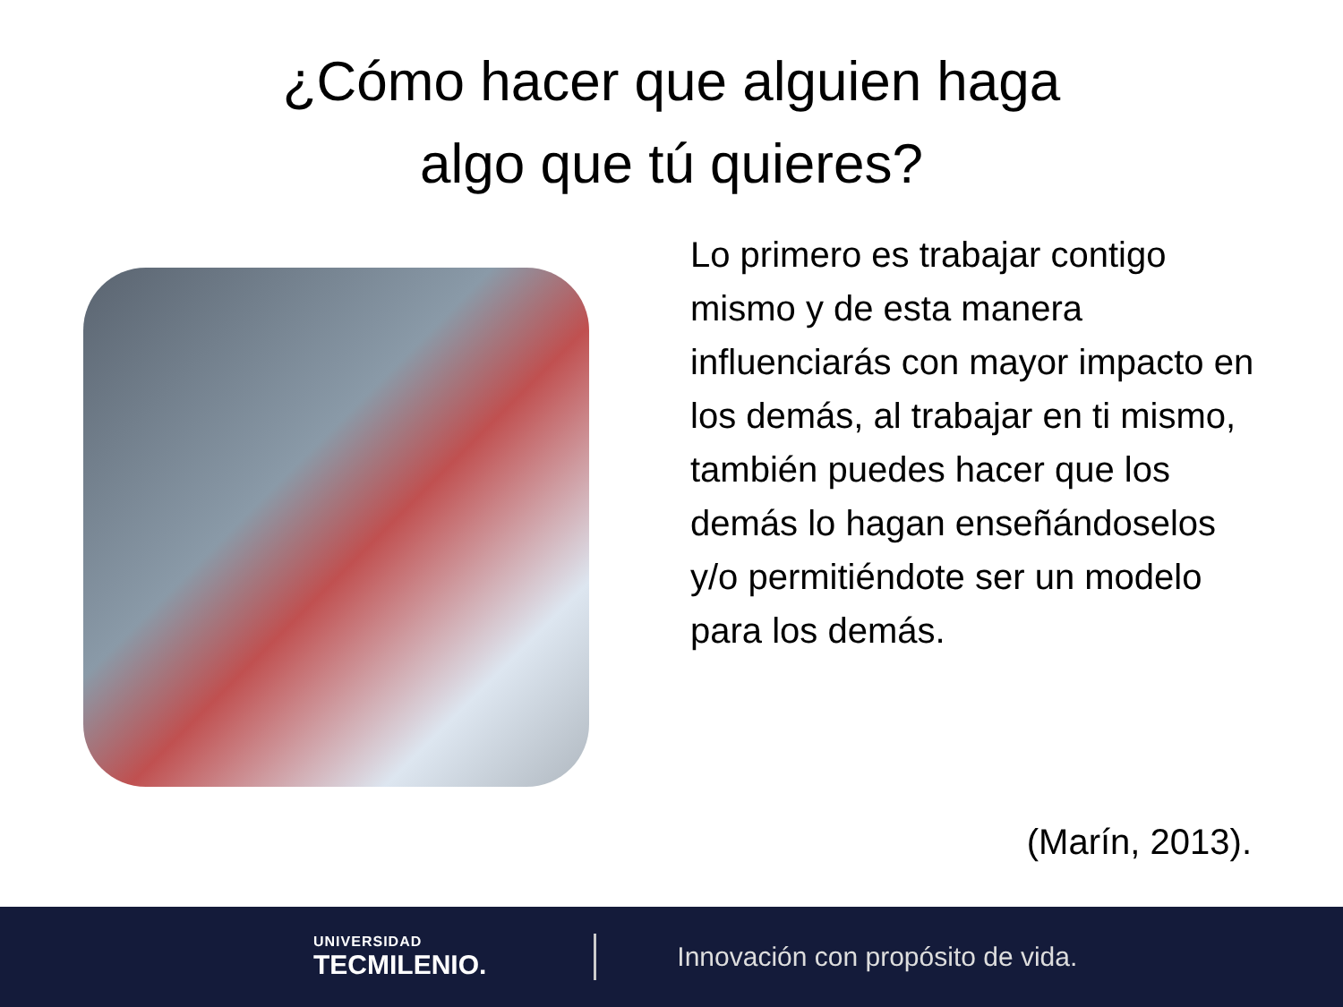¿Cómo hacer que alguien haga
algo que tú quieres?
Lo primero es trabajar contigo mismo y de esta manera influenciarás con mayor impacto en los demás, al trabajar en ti mismo, también puedes hacer que los demás lo hagan enseñándoselos y/o permitiéndote ser un modelo para los demás.
(Marín, 2013).
UNIVERSIDAD
TECMILENIO.
Innovación con propósito de vida.